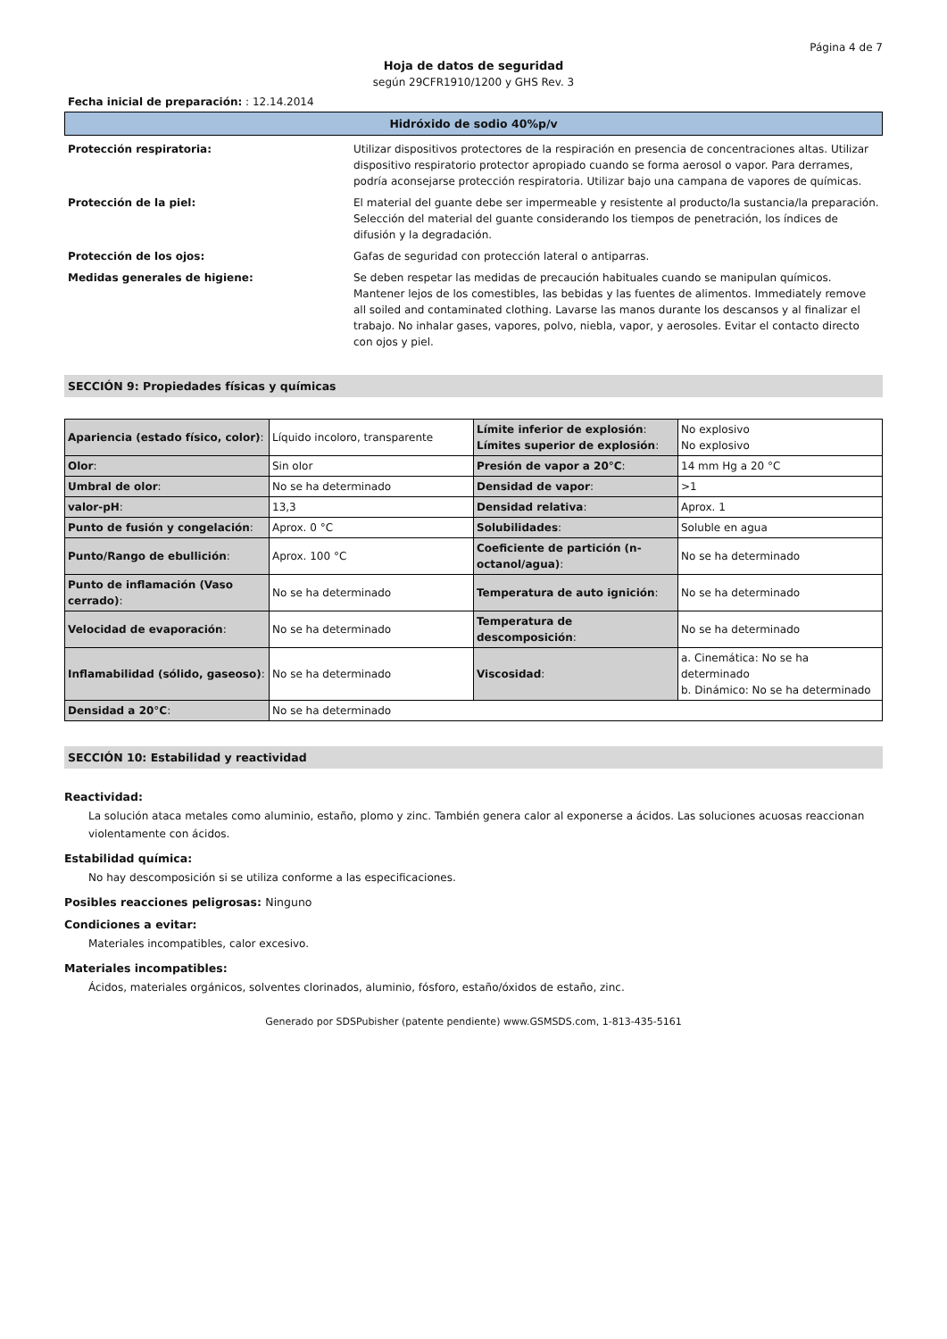Página 4 de 7
Hoja de datos de seguridad
según 29CFR1910/1200 y GHS Rev. 3
Fecha inicial de preparación: : 12.14.2014
Hidróxido de sodio 40%p/v
Protección respiratoria: Utilizar dispositivos protectores de la respiración en presencia de concentraciones altas. Utilizar dispositivo respiratorio protector apropiado cuando se forma aerosol o vapor. Para derrames, podría aconsejarse protección respiratoria. Utilizar bajo una campana de vapores de químicas.
Protección de la piel: El material del guante debe ser impermeable y resistente al producto/la sustancia/la preparación. Selección del material del guante considerando los tiempos de penetración, los índices de difusión y la degradación.
Protección de los ojos: Gafas de seguridad con protección lateral o antiparras.
Medidas generales de higiene: Se deben respetar las medidas de precaución habituales cuando se manipulan químicos. Mantener lejos de los comestibles, las bebidas y las fuentes de alimentos. Immediately remove all soiled and contaminated clothing. Lavarse las manos durante los descansos y al finalizar el trabajo. No inhalar gases, vapores, polvo, niebla, vapor, y aerosoles. Evitar el contacto directo con ojos y piel.
SECCIÓN 9: Propiedades físicas y químicas
| Apariencia (estado físico, color) : | Líquido incoloro, transparente | Límite inferior de explosión : Límites superior de explosión : | No explosivo No explosivo |
| Olor : | Sin olor | Presión de vapor a 20°C : | 14 mm Hg a 20 °C |
| Umbral de olor : | No se ha determinado | Densidad de vapor : | >1 |
| valor-pH : | 13,3 | Densidad relativa : | Aprox. 1 |
| Punto de fusión y congelación : | Aprox. 0 °C | Solubilidades : | Soluble en agua |
| Punto/Rango de ebullición : | Aprox. 100 °C | Coeficiente de partición (n-octanol/agua) : | No se ha determinado |
| Punto de inflamación (Vaso cerrado) : | No se ha determinado | Temperatura de auto ignición : | No se ha determinado |
| Velocidad de evaporación : | No se ha determinado | Temperatura de descomposición : | No se ha determinado |
| Inflamabilidad (sólido, gaseoso) : | No se ha determinado | Viscosidad : | a. Cinemática: No se ha determinado b. Dinámico: No se ha determinado |
| Densidad a 20°C : | No se ha determinado | | |
SECCIÓN 10: Estabilidad y reactividad
Reactividad:
La solución ataca metales como aluminio, estaño, plomo y zinc. También genera calor al exponerse a ácidos. Las soluciones acuosas reaccionan violentamente con ácidos.
Estabilidad química:
No hay descomposición si se utiliza conforme a las especificaciones.
Posibles reacciones peligrosas: Ninguno
Condiciones a evitar:
Materiales incompatibles, calor excesivo.
Materiales incompatibles:
Ácidos, materiales orgánicos, solventes clorinados, aluminio, fósforo, estaño/óxidos de estaño, zinc.
Generado por SDSPubisher (patente pendiente) www.GSMSDS.com, 1-813-435-5161